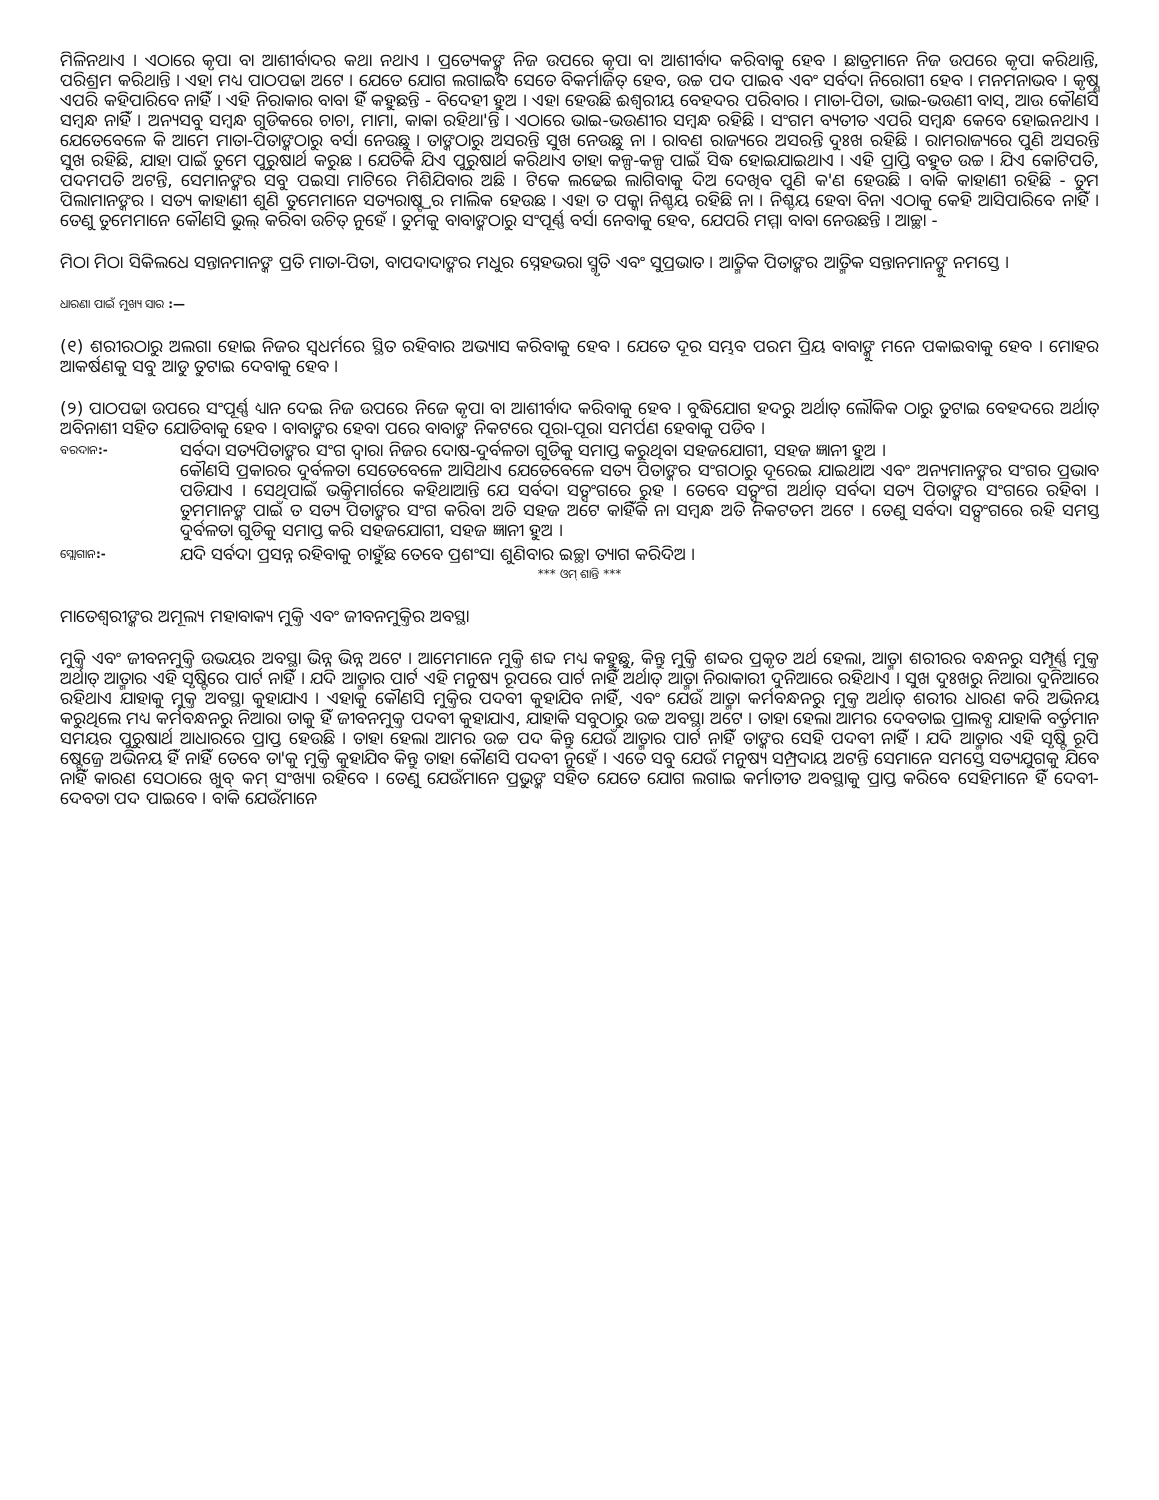ମିଳିନଥାଏ । ଏଠାରେ କୃପା ବା ଆଶୀର୍ବାଦର କଥା ନଥାଏ । ପ୍ରତ୍ୟେକଙ୍କୁ ନିଜ ଉପରେ କୃପା ବା ଆଶୀର୍ବାଦ କରିବାକୁ ହେବ । ଛାତ୍ରମାନେ ନିଜ ଉପରେ କୃପା କରିଥାନ୍ତି, ପରିଶ୍ରମ କରିଥାନ୍ତି । ଏହା ମଧ୍ୟ ପାଠପଢା ଅଟେ । ଯେତେ ଯୋଗ ଲଗାଇବ ସେତେ ବିକର୍ମାଜିତ୍ ହେବ, ଉଚ୍ଚ ପଦ ପାଇବ ଏବଂ ସର୍ବଦା ନିରୋଗୀ ହେବ । ମନମନାଭବ । କୃଷ୍ଣ ଏପରି କହିପାରିବେ ନାହିଁ । ଏହି ନିରାକାର ବାବା ହିଁ କହୁଛନ୍ତି - ବିଦେହୀ ହୁଅ । ଏହା ହେଉଛି ଈଶ୍ୱରୀୟ ବେହଦର ପରିବାର । ମାତା-ପିତା, ଭାଇ-ଭଉଣୀ ବାସ୍, ଆଉ କୌଣସି ସମ୍ବନ୍ଧ ନାହିଁ । ଅନ୍ୟସବୁ ସମ୍ବନ୍ଧ ଗୁଡିକରେ ଚାଚା, ମାମା, କାକା ରହିଥା'ନ୍ତି । ଏଠାରେ ଭାଇ-ଭଉଣୀର ସମ୍ବନ୍ଧ ରହିଛି । ସଂଗମ ବ୍ୟତୀତ ଏପରି ସମ୍ବନ୍ଧ କେବେ ହୋଇନଥାଏ । ଯେତେବେଳେ କି ଆମେ ମାତା-ପିତାଙ୍କଠାରୁ ବର୍ସା ନେଉଛୁ । ତାଙ୍କଠାରୁ ଅସରନ୍ତି ସୁଖ ନେଉଛୁ ନା । ରାବଣ ରାଜ୍ୟରେ ଅସରନ୍ତି ଦୁଃଖ ରହିଛି । ରାମରାଜ୍ୟରେ ପୁଣି ଅସରନ୍ତି ସୁଖ ରହିଛି, ଯାହା ପାଇଁ ତୁମେ ପୁରୁଷାର୍ଥ କରୁଛ । ଯେତିକି ଯିଏ ପୁରୁଷାର୍ଥ କରିଥାଏ ତାହା କଳ୍ପ-କଳ୍ପ ପାଇଁ ସିଦ୍ଧ ହୋଇଯାଇଥାଏ । ଏହି ପ୍ରାପ୍ତି ବହୁତ ଉଚ୍ଚ । ଯିଏ କୋଟିପତି, ପଦମପତି ଅଟନ୍ତି, ସେମାନଙ୍କର ସବୁ ପଇସା ମାଟିରେ ମିଶିଯିବାର ଅଛି । ଟିକେ ଲଢେଇ ଲାଗିବାକୁ ଦିଅ ଦେଖିବ ପୁଣି କ'ଣ ହେଉଛି । ବାକି କାହାଣୀ ରହିଛି - ତୁମ ପିଲାମାନଙ୍କର । ସତ୍ୟ କାହାଣୀ ଶୁଣି ତୁମେମାନେ ସତ୍ୟରାଷ୍ଟ୍ରର ମାଲିକ ହେଉଛ । ଏହା ତ ପକ୍କା ନିଶ୍ଚୟ ରହିଛି ନା । ନିଶ୍ଚୟ ହେବା ବିନା ଏଠାକୁ କେହି ଆସିପାରିବେ ନାହିଁ । ତେଣୁ ତୁମେମାନେ କୌଣସି ଭୁଲ୍ କରିବା ଉଚିତ୍ ନୁହେଁ । ତୁମକୁ ବାବାଙ୍କଠାରୁ ସଂପୂର୍ଣ୍ଣ ବର୍ସା ନେବାକୁ ହେବ, ଯେପରି ମମ୍ମା ବାବା ନେଉଛନ୍ତି । ଆଚ୍ଛା -
ମିଠା ମିଠା ସିକିଲଧେ ସନ୍ତାନମାନଙ୍କ ପ୍ରତି ମାତା-ପିତା, ବାପଦାଦାଙ୍କର ମଧୁର ସ୍ନେହଭରା ସ୍ମୃତି ଏବଂ ସୁପ୍ରଭାତ । ଆତ୍ମିକ ପିତାଙ୍କର ଆତ୍ମିକ ସନ୍ତାନମାନଙ୍କୁ ନମସ୍ତେ ।
ଧାରଣା ପାଇଁ ମୁଖ୍ୟ ସାର :—
(୧) ଶରୀରଠାରୁ ଅଲଗା ହୋଇ ନିଜର ସ୍ୱଧର୍ମରେ ସ୍ଥିତ ରହିବାର ଅଭ୍ୟାସ କରିବାକୁ ହେବ । ଯେତେ ଦୂର ସମ୍ଭବ ପରମ ପ୍ରିୟ ବାବାଙ୍କୁ ମନେ ପକାଇବାକୁ ହେବ । ମୋହର ଆକର୍ଷଣକୁ ସବୁ ଆଡୁ ତୁଟାଇ ଦେବାକୁ ହେବ ।
(୨) ପାଠପଢା ଉପରେ ସଂପୂର୍ଣ୍ଣ ଧ୍ୟାନ ଦେଇ ନିଜ ଉପରେ ନିଜେ କୃପା ବା ଆଶୀର୍ବାଦ କରିବାକୁ ହେବ । ବୁଦ୍ଧିଯୋଗ ହଦରୁ ଅର୍ଥାତ୍ ଲୌକିକ ଠାରୁ ତୁଟାଇ ବେହଦରେ ଅର୍ଥାତ୍ ଅବିନାଶୀ ସହିତ ଯୋଡିବାକୁ ହେବ । ବାବାଙ୍କର ହେବା ପରେ ବାବାଙ୍କ ନିକଟରେ ପୂରା-ପୂରା ସମର୍ପଣ ହେବାକୁ ପଡିବ ।
ବରଦାନ:-
ସର୍ବଦା ସତ୍ୟପିତାଙ୍କର ସଂଗ ଦ୍ୱାରା ନିଜର ଦୋଷ-ଦୁର୍ବଳତା ଗୁଡିକୁ ସମାପ୍ତ କରୁଥିବା ସହଜଯୋଗୀ, ସହଜ ଜ୍ଞାନୀ ହୁଅ ।
କୌଣସି ପ୍ରକାରର ଦୁର୍ବଳତା ସେତେବେଳେ ଆସିଥାଏ ଯେତେବେଳେ ସତ୍ୟ ପିତାଙ୍କର ସଂଗଠାରୁ ଦୂରେଇ ଯାଇଥାଅ ଏବଂ ଅନ୍ୟମାନଙ୍କର ସଂଗର ପ୍ରଭାବ ପଡିଯାଏ । ସେଥିପାଇଁ ଭକ୍ତିମାର୍ଗରେ କହିଥାଆନ୍ତି ଯେ ସର୍ବଦା ସତ୍ସଂଗରେ ରୁହ । ତେବେ ସତ୍ସଂଗ ଅର୍ଥାତ୍ ସର୍ବଦା ସତ୍ୟ ପିତାଙ୍କର ସଂଗରେ ରହିବା । ତୁମମାନଙ୍କ ପାଇଁ ତ ସତ୍ୟ ପିତାଙ୍କର ସଂଗ କରିବା ଅତି ସହଜ ଅଟେ କାହିଁକି ନା ସମ୍ବନ୍ଧ ଅତି ନିକଟତମ ଅଟେ । ତେଣୁ ସର୍ବଦା ସତ୍ସଂଗରେ ରହି ସମସ୍ତ ଦୁର୍ବଳତା ଗୁଡିକୁ ସମାପ୍ତ କରି ସହଜଯୋଗୀ, ସହଜ ଜ୍ଞାନୀ ହୁଅ ।
ସ୍ଲୋଗାନ:-
ଯଦି ସର୍ବଦା ପ୍ରସନ୍ନ ରହିବାକୁ ଚାହୁଁଛ ତେବେ ପ୍ରଶଂସା ଶୁଣିବାର ଇଚ୍ଛା ତ୍ୟାଗ କରିଦିଅ ।
*** ଓମ୍ ଶାନ୍ତି ***
ମାତେଶ୍ୱରୀଙ୍କର ଅମୂଲ୍ୟ ମହାବାକ୍ୟ ମୁକ୍ତି ଏବଂ ଜୀବନମୁକ୍ତିର ଅବସ୍ଥା
ମୁକ୍ତି ଏବଂ ଜୀବନମୁକ୍ତି ଉଭୟର ଅବସ୍ଥା ଭିନ୍ନ ଭିନ୍ନ ଅଟେ । ଆମେମାନେ ମୁକ୍ତି ଶବ୍ଦ ମଧ୍ୟ କହୁଛୁ, କିନ୍ତୁ ମୁକ୍ତି ଶବ୍ଦର ପ୍ରକୃତ ଅର୍ଥ ହେଲା, ଆତ୍ମା ଶରୀରର ବନ୍ଧନରୁ ସମ୍ପୂର୍ଣ୍ଣ ମୁକ୍ତ ଅର୍ଥାତ୍ ଆତ୍ମାର ଏହି ସୃଷ୍ଟିରେ ପାର୍ଟ ନାହିଁ । ଯଦି ଆତ୍ମାର ପାର୍ଟ ଏହି ମନୁଷ୍ୟ ରୂପରେ ପାର୍ଟ ନାହିଁ ଅର୍ଥାତ୍ ଆତ୍ମା ନିରାକାରୀ ଦୁନିଆରେ ରହିଥାଏ । ସୁଖ ଦୁଃଖରୁ ନିଆରା ଦୁନିଆରେ ରହିଥାଏ ଯାହାକୁ ମୁକ୍ତ ଅବସ୍ଥା କୁହାଯାଏ । ଏହାକୁ କୌଣସି ମୁକ୍ତିର ପଦବୀ କୁହାଯିବ ନାହିଁ, ଏବଂ ଯେଉଁ ଆତ୍ମା କର୍ମବନ୍ଧନରୁ ମୁକ୍ତ ଅର୍ଥାତ୍ ଶରୀର ଧାରଣ କରି ଅଭିନୟ କରୁଥିଲେ ମଧ୍ୟ କର୍ମବନ୍ଧନରୁ ନିଆରା ତାକୁ ହିଁ ଜୀବନମୁକ୍ତ ପଦବୀ କୁହାଯାଏ, ଯାହାକି ସବୁଠାରୁ ଉଚ୍ଚ ଅବସ୍ଥା ଅଟେ । ତାହା ହେଲା ଆମର ଦେବତାଇ ପ୍ରାଲବ୍ଧ ଯାହାକି ବର୍ତ୍ତମାନ ସମୟର ପୁରୁଷାର୍ଥ ଆଧାରରେ ପ୍ରାପ୍ତ ହେଉଛି । ତାହା ହେଲା ଆମର ଉଚ୍ଚ ପଦ କିନ୍ତୁ ଯେଉଁ ଆତ୍ମାର ପାର୍ଟ ନାହିଁ ତାଙ୍କର ସେହି ପଦବୀ ନାହିଁ । ଯଦି ଆତ୍ମାର ଏହି ସୃଷ୍ଟି ରୂପି ଷ୍ଟେଜ୍ରେ ଅଭିନୟ ହିଁ ନାହିଁ ତେବେ ତା'କୁ ମୁକ୍ତି କୁହାଯିବ କିନ୍ତୁ ତାହା କୌଣସି ପଦବୀ ନୁହେଁ । ଏତେ ସବୁ ଯେଉଁ ମନୁଷ୍ୟ ସମ୍ପ୍ରଦାୟ ଅଟନ୍ତି ସେମାନେ ସମସ୍ତେ ସତ୍ୟଯୁଗକୁ ଯିବେ ନାହିଁ କାରଣ ସେଠାରେ ଖୁବ୍ କମ୍ ସଂଖ୍ୟା ରହିବେ । ତେଣୁ ଯେଉଁମାନେ ପ୍ରଭୁଙ୍କ ସହିତ ଯେତେ ଯୋଗ ଲଗାଇ କର୍ମାତୀତ ଅବସ୍ଥାକୁ ପ୍ରାପ୍ତ କରିବେ ସେହିମାନେ ହିଁ ଦେବୀ-ଦେବତା ପଦ ପାଇବେ । ବାକି ଯେଉଁମାନେ